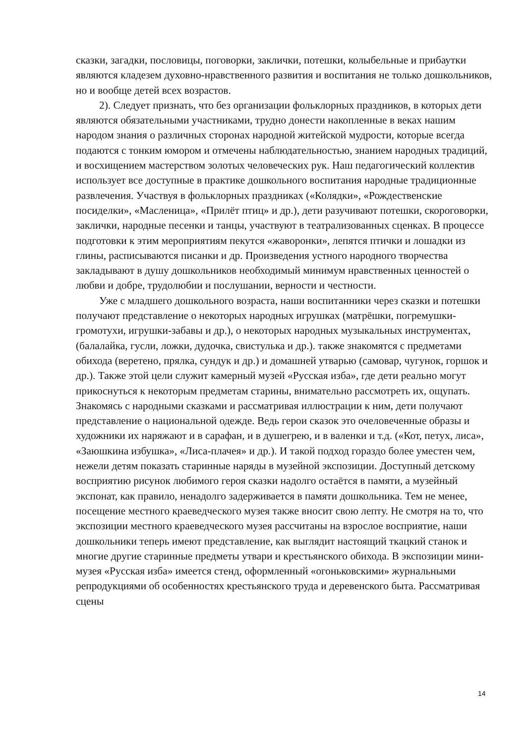сказки, загадки, пословицы, поговорки, заклички, потешки, колыбельные и прибаутки являются кладезем духовно-нравственного развития и воспитания не только дошкольников, но и вообще детей всех возрастов.
2). Следует признать, что без организации фольклорных праздников, в которых дети являются обязательными участниками, трудно донести накопленные в веках нашим народом знания о различных сторонах народной житейской мудрости, которые всегда подаются с тонким юмором и отмечены наблюдательностью, знанием народных традиций, и восхищением мастерством золотых человеческих рук. Наш педагогический коллектив использует все доступные в практике дошкольного воспитания народные традиционные развлечения. Участвуя в фольклорных праздниках («Колядки», «Рождественские посиделки», «Масленица», «Прилёт птиц» и др.), дети разучивают потешки, скороговорки, заклички, народные песенки и танцы, участвуют в театрализованных сценках. В процессе подготовки к этим мероприятиям пекутся «жаворонки», лепятся птички и лошадки из глины, расписываются писанки и др. Произведения устного народного творчества закладывают в душу дошкольников необходимый минимум нравственных ценностей о любви и добре, трудолюбии и послушании, верности и честности.
Уже с младшего дошкольного возраста, наши воспитанники через сказки и потешки получают представление о некоторых народных игрушках (матрёшки, погремушки-громотухи, игрушки-забавы и др.), о некоторых народных музыкальных инструментах, (балалайка, гусли, ложки, дудочка, свистулька и др.). также знакомятся с предметами обихода (веретено, прялка, сундук и др.) и домашней утварью (самовар, чугунок, горшок и др.). Также этой цели служит камерный музей «Русская изба», где дети реально могут прикоснуться к некоторым предметам старины, внимательно рассмотреть их, ощупать. Знакомясь с народными сказками и рассматривая иллюстрации к ним, дети получают представление о национальной одежде. Ведь герои сказок это очеловеченные образы и художники их наряжают и в сарафан, и в душегрею, и в валенки и т.д. («Кот, петух, лиса», «Заюшкина избушка», «Лиса-плачея» и др.). И такой подход гораздо более уместен чем, нежели детям показать старинные наряды в музейной экспозиции. Доступный детскому восприятию рисунок любимого героя сказки надолго остаётся в памяти, а музейный экспонат, как правило, ненадолго задерживается в памяти дошкольника. Тем не менее, посещение местного краеведческого музея также вносит свою лепту. Не смотря на то, что экспозиции местного краеведческого музея рассчитаны на взрослое восприятие, наши дошкольники теперь имеют представление, как выглядит настоящий ткацкий станок и многие другие старинные предметы утвари и крестьянского обихода. В экспозиции мини-музея «Русская изба» имеется стенд, оформленный «огоньковскими» журнальными репродукциями об особенностях крестьянского труда и деревенского быта. Рассматривая сцены
14